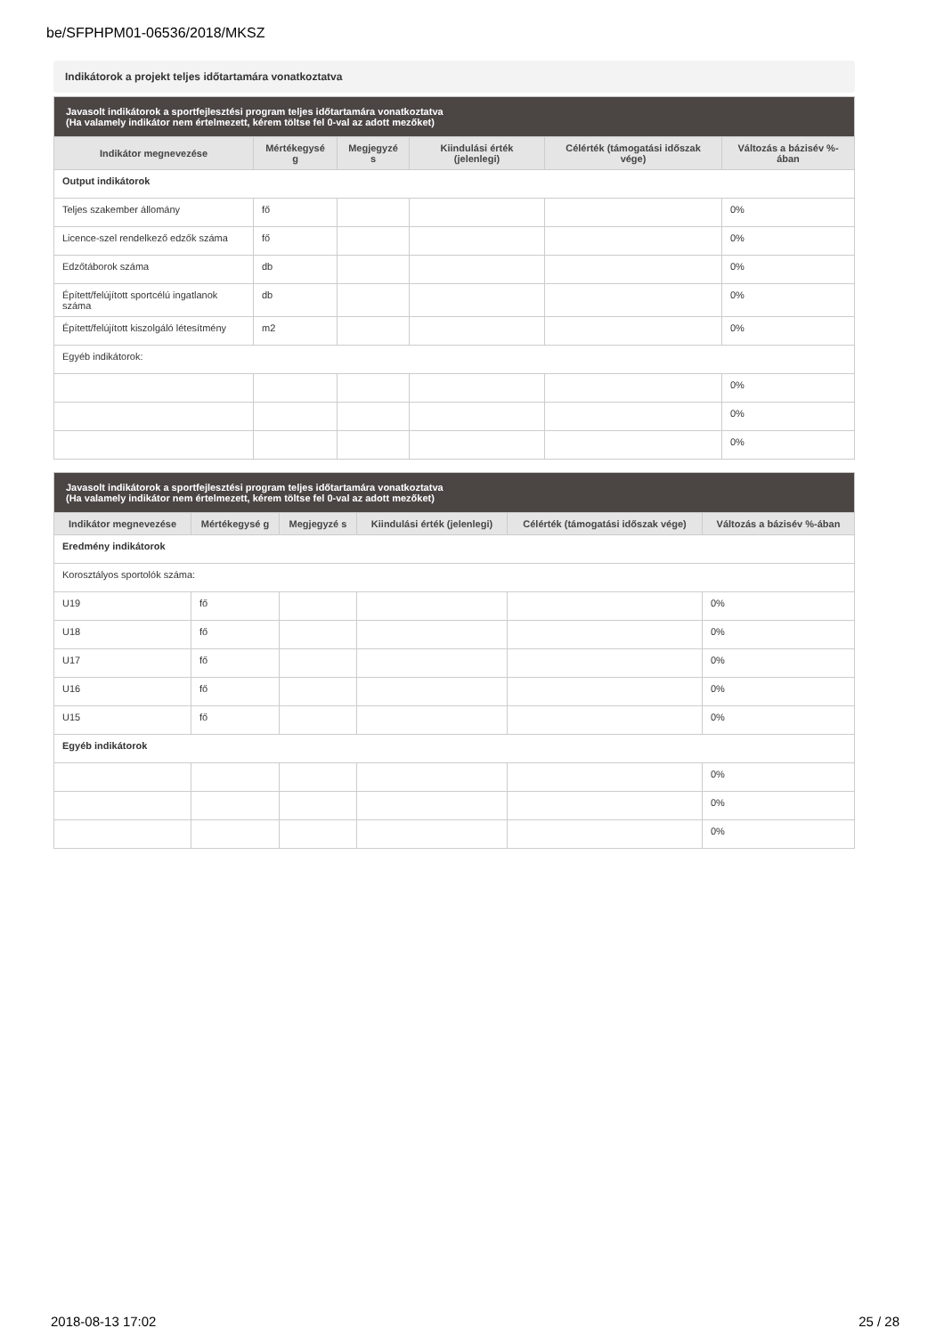be/SFPHPM01-06536/2018/MKSZ
Indikátorok a projekt teljes időtartamára vonatkoztatva
| Javasolt indikátorok a sportfejlesztési program teljes időtartamára vonatkoztatva (Ha valamely indikátor nem értelmezett, kérem töltse fel 0-val az adott mezőket) | | | | | |
| --- | --- | --- | --- | --- | --- |
| Indikátor megnevezése | Mértékegysé g | Megjegyzé s | Kiindulási érték (jelenlegi) | Célérték (támogatási időszak vége) | Változás a bázisév %-ában |
| Output indikátorok | | | | | |
| Teljes szakember állomány | fő | | | | 0% |
| Licence-szel rendelkező edzők száma | fő | | | | 0% |
| Edzőtáborok száma | db | | | | 0% |
| Épített/felújított sportcélú ingatlanok száma | db | | | | 0% |
| Épített/felújított kiszolgáló létesítmény | m2 | | | | 0% |
| Egyéb indikátorok: | | | | | |
| | | | | | 0% |
| | | | | | 0% |
| | | | | | 0% |
| Javasolt indikátorok a sportfejlesztési program teljes időtartamára vonatkoztatva (Ha valamely indikátor nem értelmezett, kérem töltse fel 0-val az adott mezőket) | | | | | |
| --- | --- | --- | --- | --- | --- |
| Indikátor megnevezése | Mértékegysé g | Megjegyzé s | Kiindulási érték (jelenlegi) | Célérték (támogatási időszak vége) | Változás a bázisév %-ában |
| Eredmény indikátorok | | | | | |
| Korosztályos sportolók száma: | | | | | |
| U19 | fő | | | | 0% |
| U18 | fő | | | | 0% |
| U17 | fő | | | | 0% |
| U16 | fő | | | | 0% |
| U15 | fő | | | | 0% |
| Egyéb indikátorok | | | | | |
| | | | | | 0% |
| | | | | | 0% |
| | | | | | 0% |
2018-08-13 17:02 25 / 28